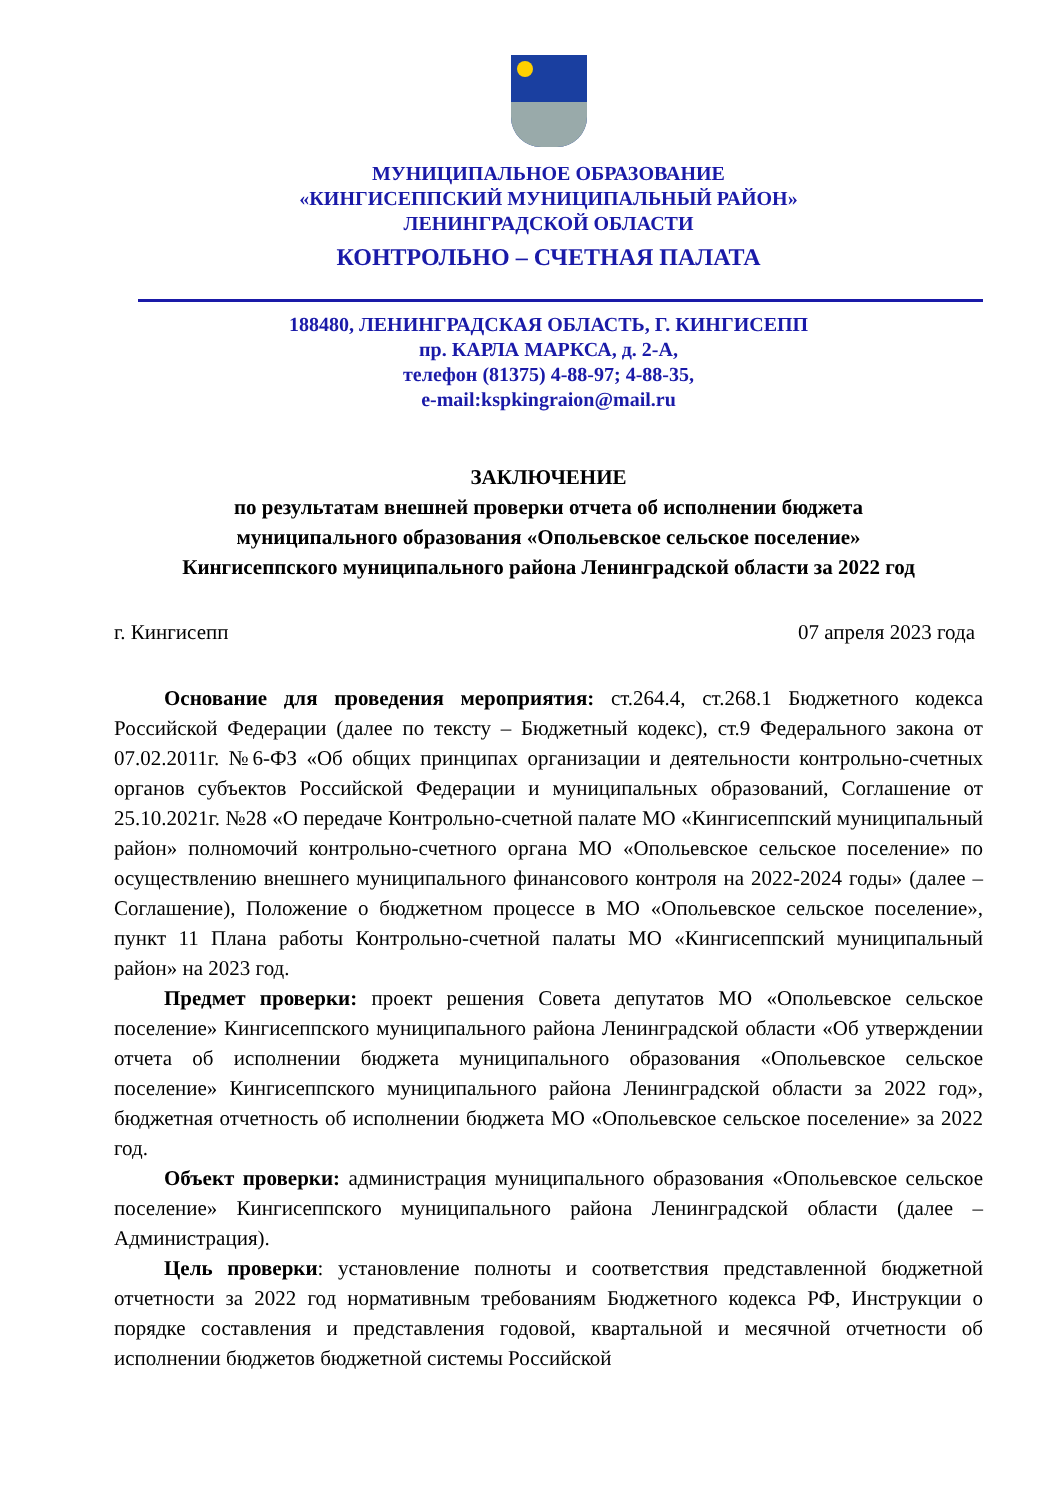МУНИЦИПАЛЬНОЕ ОБРАЗОВАНИЕ
«КИНГИСЕППСКИЙ МУНИЦИПАЛЬНЫЙ РАЙОН»
ЛЕНИНГРАДСКОЙ ОБЛАСТИ
КОНТРОЛЬНО – СЧЕТНАЯ ПАЛАТА
188480, ЛЕНИНГРАДСКАЯ ОБЛАСТЬ, Г. КИНГИСЕПП
пр. КАРЛА МАРКСА, д. 2-А,
телефон (81375) 4-88-97; 4-88-35,
e-mail:kspkingraion@mail.ru
ЗАКЛЮЧЕНИЕ
по результатам внешней проверки отчета об исполнении бюджета
муниципального образования «Опольевское сельское поселение»
Кингисеппского муниципального района Ленинградской области за 2022 год
г. Кингисепп 07 апреля 2023 года
Основание для проведения мероприятия: ст.264.4, ст.268.1 Бюджетного кодекса Российской Федерации (далее по тексту – Бюджетный кодекс), ст.9 Федерального закона от 07.02.2011г. №6-ФЗ «Об общих принципах организации и деятельности контрольно-счетных органов субъектов Российской Федерации и муниципальных образований, Соглашение от 25.10.2021г. №28 «О передаче Контрольно-счетной палате МО «Кингисеппский муниципальный район» полномочий контрольно-счетного органа МО «Опольевское сельское поселение» по осуществлению внешнего муниципального финансового контроля на 2022-2024 годы» (далее – Соглашение), Положение о бюджетном процессе в МО «Опольевское сельское поселение», пункт 11 Плана работы Контрольно-счетной палаты МО «Кингисеппский муниципальный район» на 2023 год.
Предмет проверки: проект решения Совета депутатов МО «Опольевское сельское поселение» Кингисеппского муниципального района Ленинградской области «Об утверждении отчета об исполнении бюджета муниципального образования «Опольевское сельское поселение» Кингисеппского муниципального района Ленинградской области за 2022 год», бюджетная отчетность об исполнении бюджета МО «Опольевское сельское поселение» за 2022 год.
Объект проверки: администрация муниципального образования «Опольевское сельское поселение» Кингисеппского муниципального района Ленинградской области (далее – Администрация).
Цель проверки: установление полноты и соответствия представленной бюджетной отчетности за 2022 год нормативным требованиям Бюджетного кодекса РФ, Инструкции о порядке составления и представления годовой, квартальной и месячной отчетности об исполнении бюджетов бюджетной системы Российской